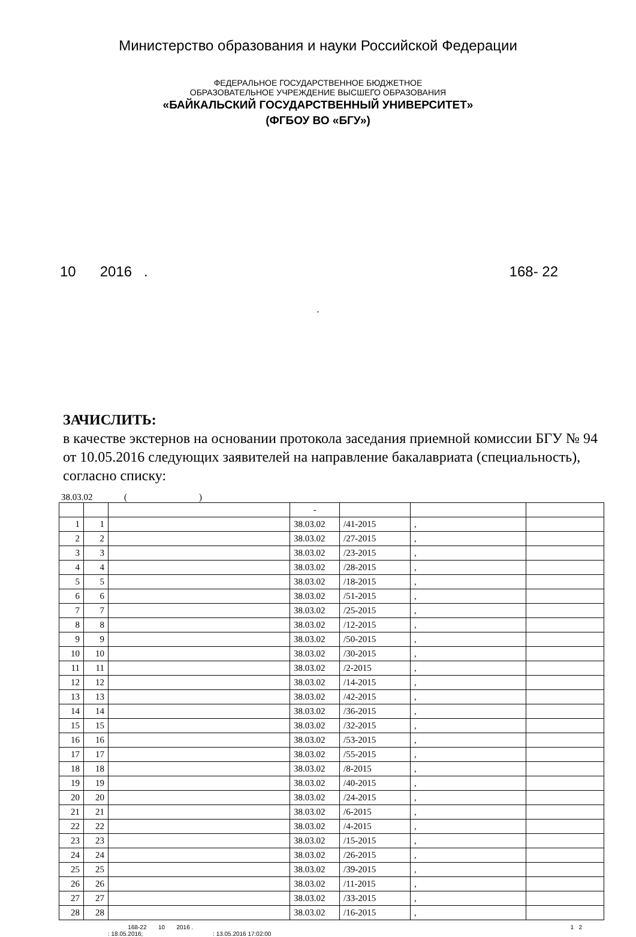Министерство образования и науки Российской Федерации
ФЕДЕРАЛЬНОЕ ГОСУДАРСТВЕННОЕ БЮДЖЕТНОЕ
ОБРАЗОВАТЕЛЬНОЕ УЧРЕЖДЕНИЕ ВЫСШЕГО ОБРАЗОВАНИЯ
«БАЙКАЛЬСКИЙ ГОСУДАРСТВЕННЫЙ УНИВЕРСИТЕТ»
(ФГБОУ ВО «БГУ»)
10 2016 . 168- 22
.
ЗАЧИСЛИТЬ:
в качестве экстернов на основании протокола заседания приемной комиссии БГУ № 94 от 10.05.2016 следующих заявителей на направление бакалавриата (специальность), согласно списку:
38.03.02 ( )
| | | | - | | | |
| 1 | 1 | | 38.03.02 | /41-2015 | , | |
| 2 | 2 | | 38.03.02 | /27-2015 | , | |
| 3 | 3 | | 38.03.02 | /23-2015 | , | |
| 4 | 4 | | 38.03.02 | /28-2015 | , | |
| 5 | 5 | | 38.03.02 | /18-2015 | , | |
| 6 | 6 | | 38.03.02 | /51-2015 | , | |
| 7 | 7 | | 38.03.02 | /25-2015 | , | |
| 8 | 8 | | 38.03.02 | /12-2015 | , | |
| 9 | 9 | | 38.03.02 | /50-2015 | , | |
| 10 | 10 | | 38.03.02 | /30-2015 | , | |
| 11 | 11 | | 38.03.02 | /2-2015 | , | |
| 12 | 12 | | 38.03.02 | /14-2015 | , | |
| 13 | 13 | | 38.03.02 | /42-2015 | , | |
| 14 | 14 | | 38.03.02 | /36-2015 | , | |
| 15 | 15 | | 38.03.02 | /32-2015 | , | |
| 16 | 16 | | 38.03.02 | /53-2015 | , | |
| 17 | 17 | | 38.03.02 | /55-2015 | , | |
| 18 | 18 | | 38.03.02 | /8-2015 | , | |
| 19 | 19 | | 38.03.02 | /40-2015 | , | |
| 20 | 20 | | 38.03.02 | /24-2015 | , | |
| 21 | 21 | | 38.03.02 | /6-2015 | , | |
| 22 | 22 | | 38.03.02 | /4-2015 | , | |
| 23 | 23 | | 38.03.02 | /15-2015 | , | |
| 24 | 24 | | 38.03.02 | /26-2015 | , | |
| 25 | 25 | | 38.03.02 | /39-2015 | , | |
| 26 | 26 | | 38.03.02 | /11-2015 | , | |
| 27 | 27 | | 38.03.02 | /33-2015 | , | |
| 28 | 28 | | 38.03.02 | /16-2015 | , | |
168-22 10 2016 .
: 18.05.2016; : 13.05.2016 17:02:00
1 2